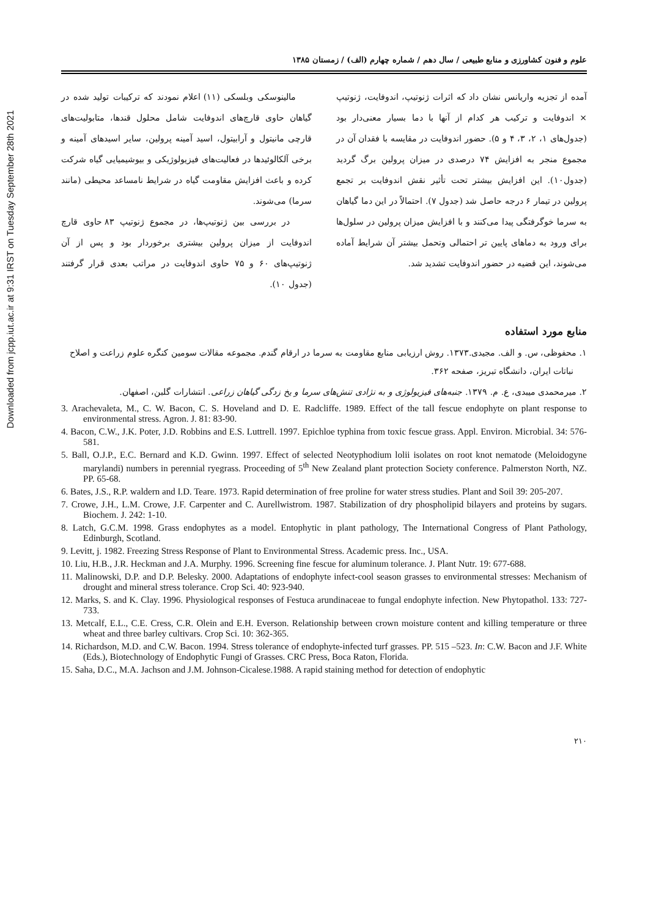Downloaded from jcpp.iut.ac.ir at 9:31 IRST on Tuesday September 28th 2021
علوم و فنون کشاورزی و منابع طبیعی / سال دهم / شماره چهارم (الف) / زمستان ۱۳۸۵
آمده از تجزیه واریانس نشان داد که اثرات ژنوتیپ، اندوفایت، ژنوتیپ × اندوفایت و ترکیب هر کدام از آنها با دما بسیار معنی‌دار بود (جدول‌های ۱، ۲، ۳، ۴ و ۵). حضور اندوفایت در مقایسه با فقدان آن در مجموع منجر به افزایش ۷۴ درصدی در میزان پرولین برگ گردید (جدول۱۰). این افزایش بیشتر تحت تأثیر نقش اندوفایت بر تجمع پرولین در تیمار ۶ درجه حاصل شد (جدول ۷). احتمالاً در این دما گیاهان به سرما خوگرفتگی پیدا می‌کنند و با افزایش میزان پرولین در سلول‌ها برای ورود به دماهای پایین تر احتمالی وتحمل بیشتر آن شرایط آماده می‌شوند، این قضیه در حضور اندوفایت تشدید شد.
مالینوسکی وبلسکی (۱۱) اعلام نمودند که ترکیبات تولید شده در گیاهان حاوی قارچ‌های اندوفایت شامل محلول قندها، متابولیت‌های قارچی مانیتول و آرابیتول، اسید آمینه پرولین، سایر اسیدهای آمینه و برخی آلکالوئیدها در فعالیت‌های فیزیولوژیکی و بیوشیمیایی گیاه شرکت کرده و باعث افزایش مقاومت گیاه در شرایط نامساعد محیطی (مانند سرما) می‌شوند.
در بررسی بین ژنوتیپ‌ها، در مجموع ژنوتیپ ۸۳ حاوی قارچ اندوفایت از میزان پرولین بیشتری برخوردار بود و پس از آن ژنوتیپ‌های ۶۰ و ۷۵ حاوی اندوفایت در مراتب بعدی قرار گرفتند (جدول ۱۰).
منابع مورد استفاده
۱. محفوظی، س. و الف. مجیدی.۱۳۷۳. روش ارزیابی منابع مقاومت به سرما در ارقام گندم. مجموعه مقالات سومین کنگره علوم زراعت و اصلاح نباتات ایران، دانشگاه تبریز، صفحه ۳۶۲.
۲. میرمحمدی میبدی، ع. م. ۱۳۷۹. جنبه‌های فیزیولوژی و به نژادی تنش‌های سرما و یخ زدگی گیاهان زراعی. انتشارات گلبن، اصفهان.
3. Arachevaleta, M., C. W. Bacon, C. S. Hoveland and D. E. Radcliffe. 1989. Effect of the tall fescue endophyte on plant response to environmental stress. Agron. J. 81: 83-90.
4. Bacon, C.W., J.K. Poter, J.D. Robbins and E.S. Luttrell. 1997. Epichloe typhina from toxic fescue grass. Appl. Environ. Microbial. 34: 576-581.
5. Ball, O.J.P., E.C. Bernard and K.D. Gwinn. 1997. Effect of selected Neotyphodium lolii isolates on root knot nematode (Meloidogyne marylandi) numbers in perennial ryegrass. Proceeding of 5<sup>th</sup> New Zealand plant protection Society conference. Palmerston North, NZ. PP. 65-68.
6. Bates, J.S., R.P. waldern and I.D. Teare. 1973. Rapid determination of free proline for water stress studies. Plant and Soil 39: 205-207.
7. Crowe, J.H., L.M. Crowe, J.F. Carpenter and C. Aurellwistrom. 1987. Stabilization of dry phospholipid bilayers and proteins by sugars. Biochem. J. 242: 1-10.
8. Latch, G.C.M. 1998. Grass endophytes as a model. Entophytic in plant pathology, The International Congress of Plant Pathology, Edinburgh, Scotland.
9. Levitt, j. 1982. Freezing Stress Response of Plant to Environmental Stress. Academic press. Inc., USA.
10. Liu, H.B., J.R. Heckman and J.A. Murphy. 1996. Screening fine fescue for aluminum tolerance. J. Plant Nutr. 19: 677-688.
11. Malinowski, D.P. and D.P. Belesky. 2000. Adaptations of endophyte infect-cool season grasses to environmental stresses: Mechanism of drought and mineral stress tolerance. Crop Sci. 40: 923-940.
12. Marks, S. and K. Clay. 1996. Physiological responses of Festuca arundinaceae to fungal endophyte infection. New Phytopathol. 133: 727-733.
13. Metcalf, E.L., C.E. Cress, C.R. Olein and E.H. Everson. Relationship between crown moisture content and killing temperature or three wheat and three barley cultivars. Crop Sci. 10: 362-365.
14. Richardson, M.D. and C.W. Bacon. 1994. Stress tolerance of endophyte-infected turf grasses. PP. 515 –523. In: C.W. Bacon and J.F. White (Eds.), Biotechnology of Endophytic Fungi of Grasses. CRC Press, Boca Raton, Florida.
15. Saha, D.C., M.A. Jachson and J.M. Johnson-Cicalese.1988. A rapid staining method for detection of endophytic
۲۱۰